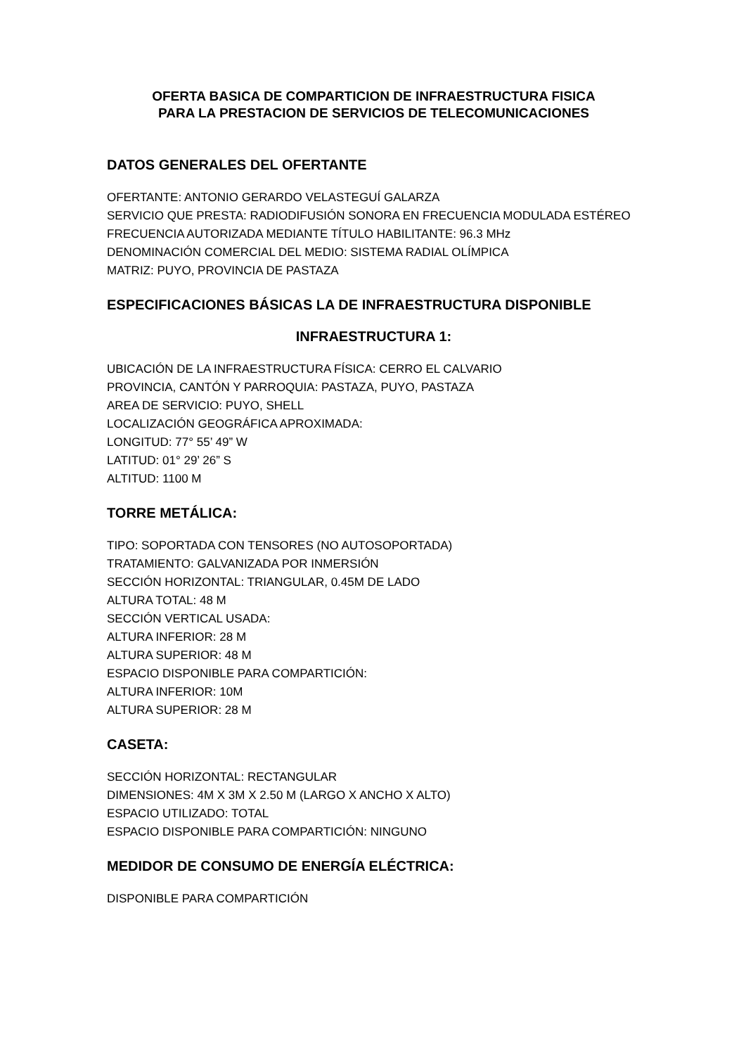OFERTA BASICA DE COMPARTICION DE INFRAESTRUCTURA FISICA
PARA LA PRESTACION DE SERVICIOS DE TELECOMUNICACIONES
DATOS GENERALES DEL OFERTANTE
OFERTANTE: ANTONIO GERARDO VELASTEGUÍ GALARZA
SERVICIO QUE PRESTA: RADIODIFUSIÓN SONORA EN FRECUENCIA MODULADA ESTÉREO
FRECUENCIA AUTORIZADA MEDIANTE TÍTULO HABILITANTE: 96.3 MHz
DENOMINACIÓN COMERCIAL DEL MEDIO: SISTEMA RADIAL OLÍMPICA
MATRIZ: PUYO, PROVINCIA DE PASTAZA
ESPECIFICACIONES BÁSICAS LA DE INFRAESTRUCTURA DISPONIBLE
INFRAESTRUCTURA 1:
UBICACIÓN DE LA INFRAESTRUCTURA FÍSICA: CERRO EL CALVARIO
PROVINCIA, CANTÓN Y PARROQUIA: PASTAZA, PUYO, PASTAZA
AREA DE SERVICIO: PUYO, SHELL
LOCALIZACIÓN GEOGRÁFICA APROXIMADA:
LONGITUD: 77° 55’ 49” W
LATITUD: 01° 29’ 26” S
ALTITUD: 1100 M
TORRE METÁLICA:
TIPO: SOPORTADA CON TENSORES (NO AUTOSOPORTADA)
TRATAMIENTO: GALVANIZADA POR INMERSIÓN
SECCIÓN HORIZONTAL: TRIANGULAR, 0.45M DE LADO
ALTURA TOTAL: 48 M
SECCIÓN VERTICAL USADA:
ALTURA INFERIOR: 28 M
ALTURA SUPERIOR: 48 M
ESPACIO DISPONIBLE PARA COMPARTICIÓN:
ALTURA INFERIOR: 10M
ALTURA SUPERIOR: 28 M
CASETA:
SECCIÓN HORIZONTAL: RECTANGULAR
DIMENSIONES: 4M X 3M X 2.50 M (LARGO X ANCHO X ALTO)
ESPACIO UTILIZADO: TOTAL
ESPACIO DISPONIBLE PARA COMPARTICIÓN: NINGUNO
MEDIDOR DE CONSUMO DE ENERGÍA ELÉCTRICA:
DISPONIBLE PARA COMPARTICIÓN